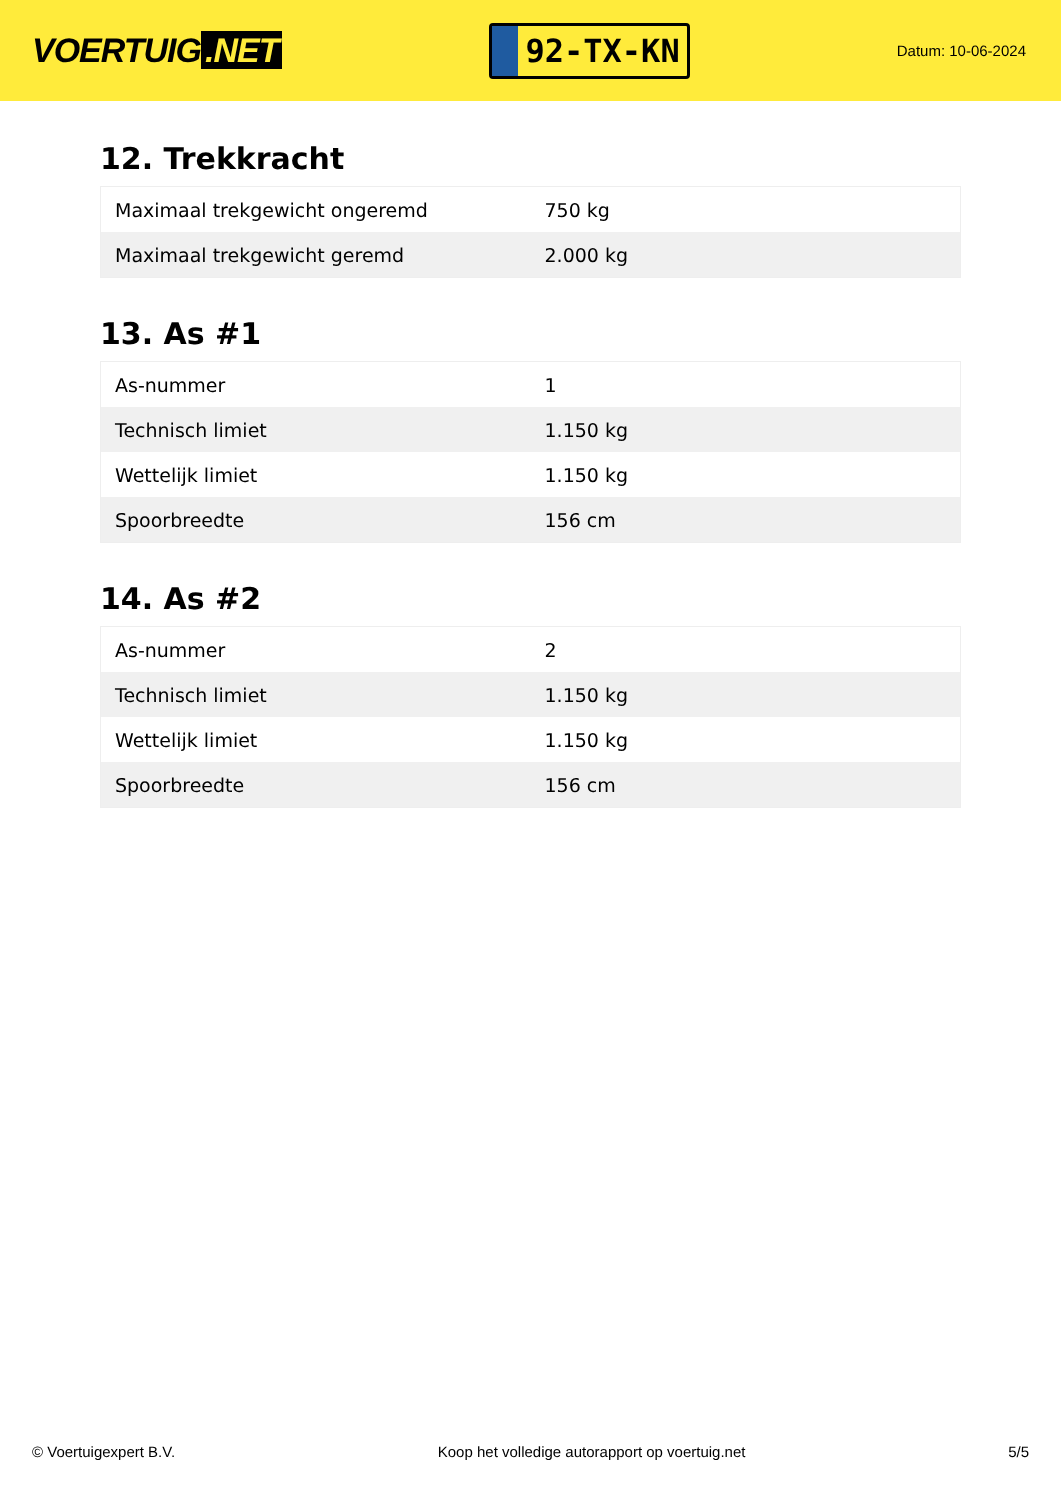VOERTUIG.NET
92-TX-KN
Datum: 10-06-2024
12. Trekkracht
| Maximaal trekgewicht ongeremd | 750 kg |
| Maximaal trekgewicht geremd | 2.000 kg |
13. As #1
| As-nummer | 1 |
| Technisch limiet | 1.150 kg |
| Wettelijk limiet | 1.150 kg |
| Spoorbreedte | 156 cm |
14. As #2
| As-nummer | 2 |
| Technisch limiet | 1.150 kg |
| Wettelijk limiet | 1.150 kg |
| Spoorbreedte | 156 cm |
© Voertuigexpert B.V. Koop het volledige autorapport op voertuig.net 5/5